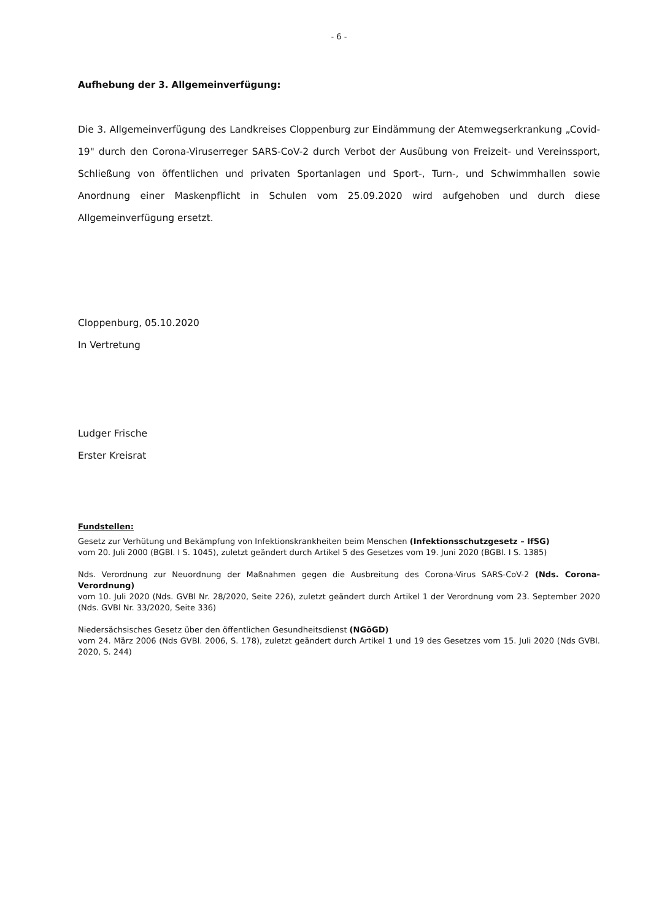- 6 -
Aufhebung der 3. Allgemeinverfügung:
Die 3. Allgemeinverfügung des Landkreises Cloppenburg zur Eindämmung der Atemwegserkrankung „Covid-19" durch den Corona-Viruserreger SARS-CoV-2 durch Verbot der Ausübung von Freizeit- und Vereinssport, Schließung von öffentlichen und privaten Sportanlagen und Sport-, Turn-, und Schwimmhallen sowie Anordnung einer Maskenpflicht in Schulen vom 25.09.2020 wird aufgehoben und durch diese Allgemeinverfügung ersetzt.
Cloppenburg, 05.10.2020
In Vertretung
Ludger Frische
Erster Kreisrat
Fundstellen:
Gesetz zur Verhütung und Bekämpfung von Infektionskrankheiten beim Menschen (Infektionsschutzgesetz – IfSG)
vom 20. Juli 2000 (BGBl. I S. 1045), zuletzt geändert durch Artikel 5 des Gesetzes vom 19. Juni 2020 (BGBl. I S. 1385)
Nds. Verordnung zur Neuordnung der Maßnahmen gegen die Ausbreitung des Corona-Virus SARS-CoV-2 (Nds. Corona-Verordnung)
vom 10. Juli 2020 (Nds. GVBl Nr. 28/2020, Seite 226), zuletzt geändert durch Artikel 1 der Verordnung vom 23. September 2020 (Nds. GVBl Nr. 33/2020, Seite 336)
Niedersächsisches Gesetz über den öffentlichen Gesundheitsdienst (NGöGD)
vom 24. März 2006 (Nds GVBl. 2006, S. 178), zuletzt geändert durch Artikel 1 und 19 des Gesetzes vom 15. Juli 2020 (Nds GVBl. 2020, S. 244)